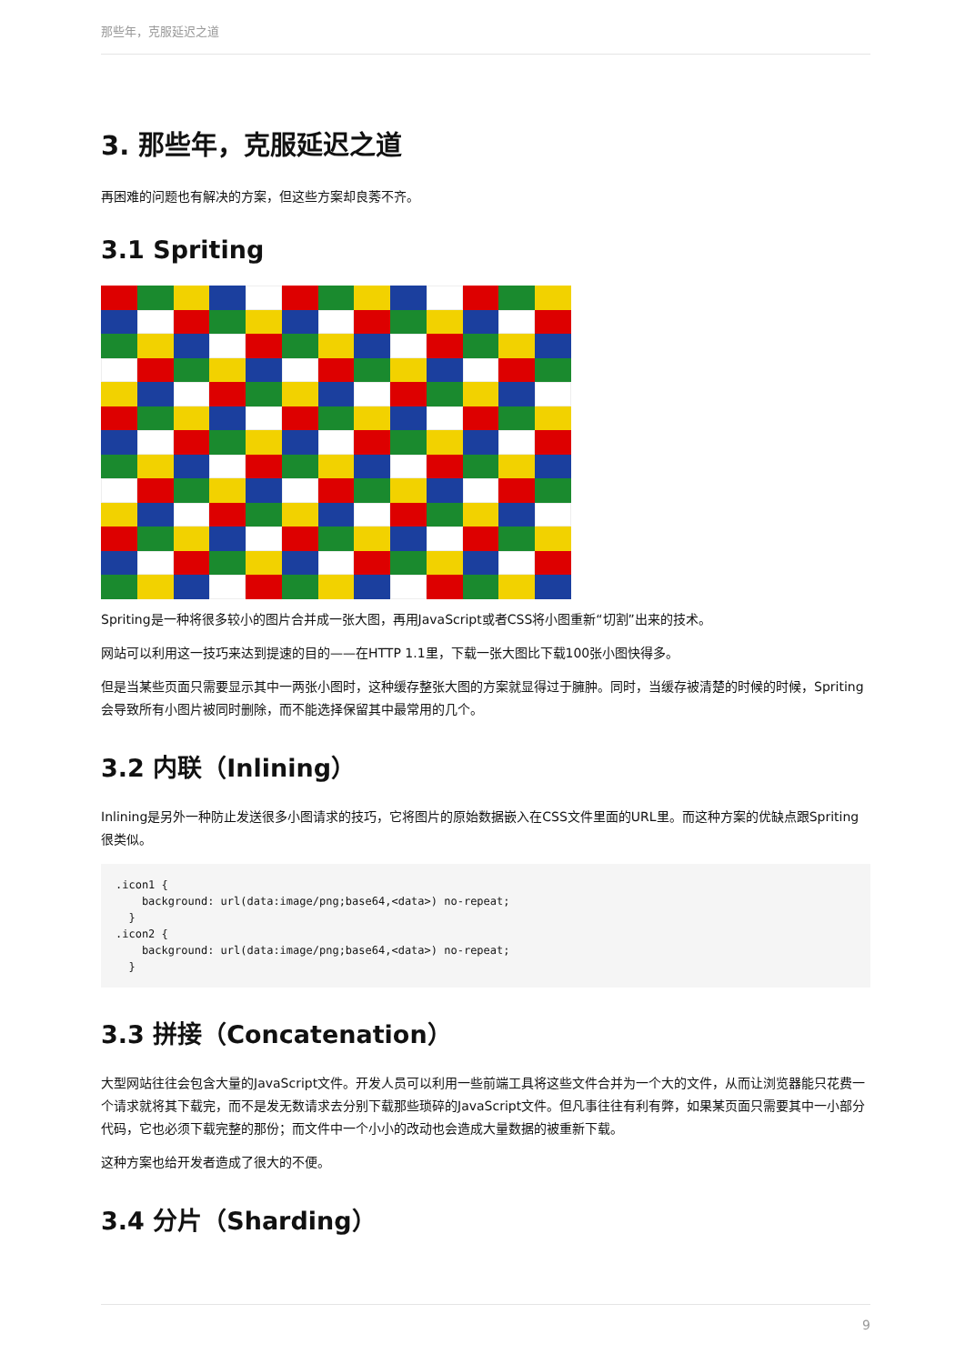那些年，克服延迟之道
3. 那些年，克服延迟之道
再困难的问题也有解决的方案，但这些方案却良莠不齐。
3.1 Spriting
Spriting是一种将很多较小的图片合并成一张大图，再用JavaScript或者CSS将小图重新“切割”出来的技术。
网站可以利用这一技巧来达到提速的目的——在HTTP 1.1里，下载一张大图比下载100张小图快得多。
但是当某些页面只需要显示其中一两张小图时，这种缓存整张大图的方案就显得过于臃肿。同时，当缓存被清楚的时候的时候，Spriting会导致所有小图片被同时删除，而不能选择保留其中最常用的几个。
3.2 内联（Inlining）
Inlining是另外一种防止发送很多小图请求的技巧，它将图片的原始数据嵌入在CSS文件里面的URL里。而这种方案的优缺点跟Spriting很类似。
.icon1 {
    background: url(data:image/png;base64,<data>) no-repeat;
  }
.icon2 {
    background: url(data:image/png;base64,<data>) no-repeat;
  }
3.3 拼接（Concatenation）
大型网站往往会包含大量的JavaScript文件。开发人员可以利用一些前端工具将这些文件合并为一个大的文件，从而让浏览器能只花费一个请求就将其下载完，而不是发无数请求去分别下载那些琐碎的JavaScript文件。但凡事往往有利有弊，如果某页面只需要其中一小部分代码，它也必须下载完整的那份；而文件中一个小小的改动也会造成大量数据的被重新下载。
这种方案也给开发者造成了很大的不便。
3.4 分片（Sharding）
9